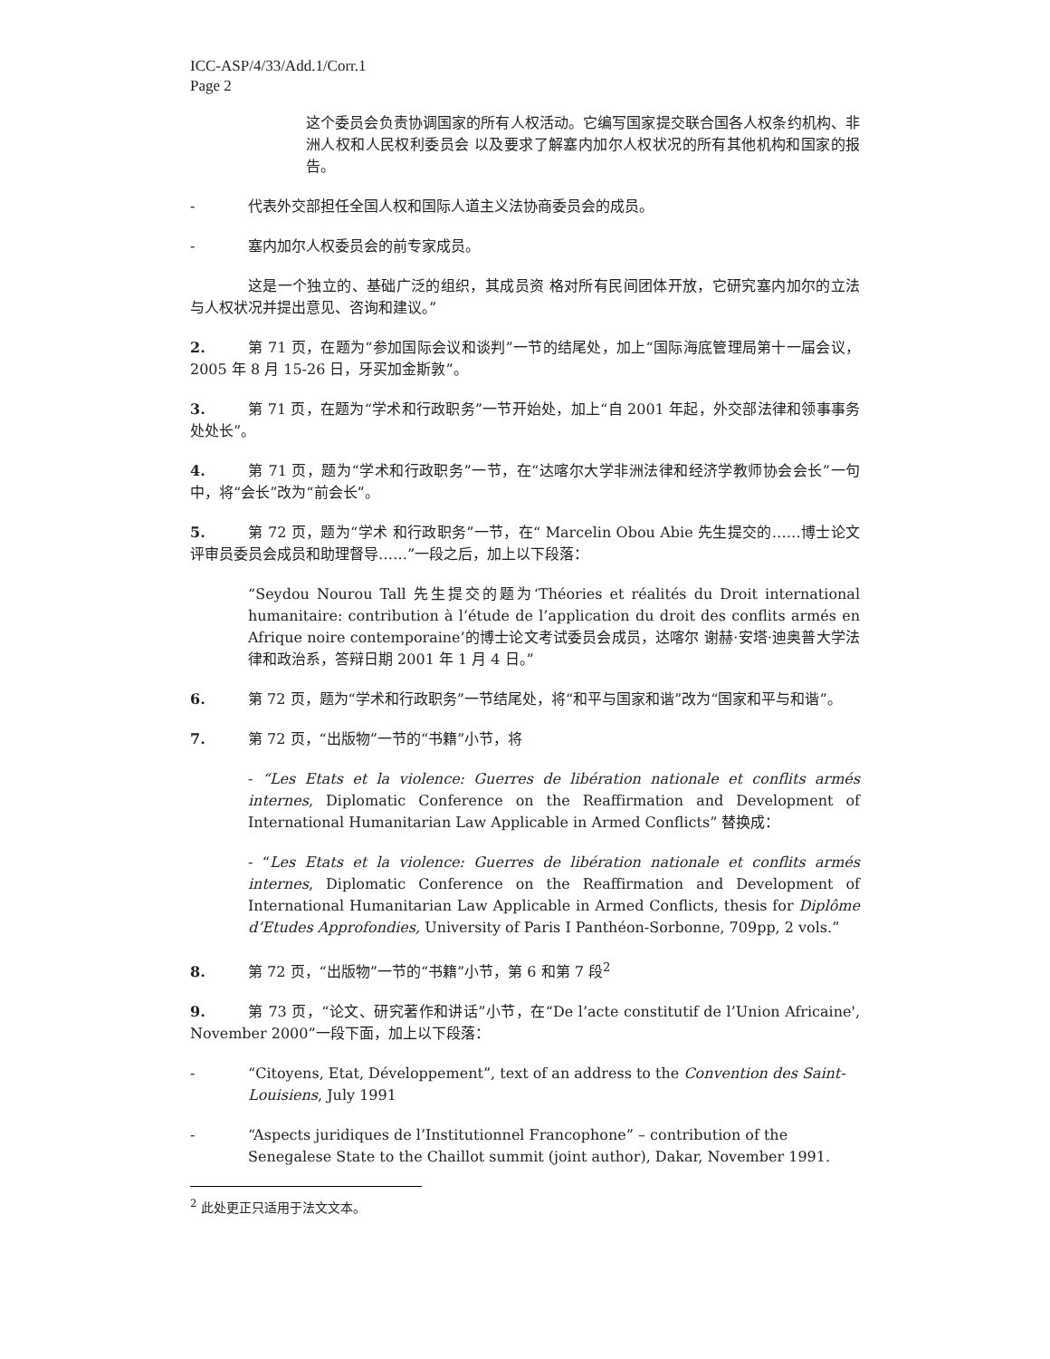ICC-ASP/4/33/Add.1/Corr.1
Page 2
这个委员会负责协调国家的所有人权活动。它编写国家提交联合国各人权条约机构、非洲人权和人民权利委员会 以及要求了解塞内加尔人权状况的所有其他机构和国家的报告。
- 代表外交部担任全国人权和国际人道主义法协商委员会的成员。
- 塞内加尔人权委员会的前专家成员。
这是一个独立的、基础广泛的组织，其成员资 格对所有民间团体开放，它研究塞内加尔的立法与人权状况并提出意见、咨询和建议。”
2. 第 71 页，在题为“参加国际会议和谈判”一节的结尾处，加上“国际海底管理局第十一届会议，2005 年 8 月 15-26 日，牙买加金斯敦”。
3. 第 71 页，在题为“学术和行政职务”一节开始处，加上“自 2001 年起，外交部法律和领事事务处处长”。
4. 第 71 页，题为“学术和行政职务”一节，在“达喀尔大学非洲法律和经济学教师协会会长”一句中，将“会长”改为“前会长”。
5. 第 72 页，题为“学术 和行政职务”一节，在“ Marcelin Obou Abie 先生提交的……博士论文评审员委员会成员和助理督导……”一段之后，加上以下段落：
“Seydou Nourou Tall 先生提交的题为‘Théories et réalités du Droit international humanitaire: contribution à l’étude de l’application du droit des conflits armés en Afrique noire contemporaine’的博士论文考试委员会成员，达喀尔 谢赫·安塔·迪奥普大学法律和政治系，答辩日期 2001 年 1 月 4 日。”
6. 第 72 页，题为“学术和行政职务”一节结尾处，将“和平与国家和谐”改为“国家和平与和谐”。
7. 第 72 页，“出版物”一节的“书籍”小节，将
- “Les Etats et la violence: Guerres de libération nationale et conflits armés internes, Diplomatic Conference on the Reaffirmation and Development of International Humanitarian Law Applicable in Armed Conflicts” 替换成：
- “Les Etats et la violence: Guerres de libération nationale et conflits armés internes, Diplomatic Conference on the Reaffirmation and Development of International Humanitarian Law Applicable in Armed Conflicts, thesis for Diplôme d’Etudes Approfondies, University of Paris I Panthéon-Sorbonne, 709pp, 2 vols.”
8. 第 72 页，“出版物”一节的“书籍”小节，第 6 和第 7 段<sup>2</sup>
9. 第 73 页，“论文、研究著作和讲话”小节，在“De l’acte constitutif de l’Union Africaine', November 2000”一段下面，加上以下段落：
- “Citoyens, Etat, Développement”, text of an address to the Convention des Saint-Louisiens, July 1991
- “Aspects juridiques de l’Institutionnel Francophone” – contribution of the Senegalese State to the Chaillot summit (joint author), Dakar, November 1991.
<sup>2</sup> 此处更正只适用于法文文本。